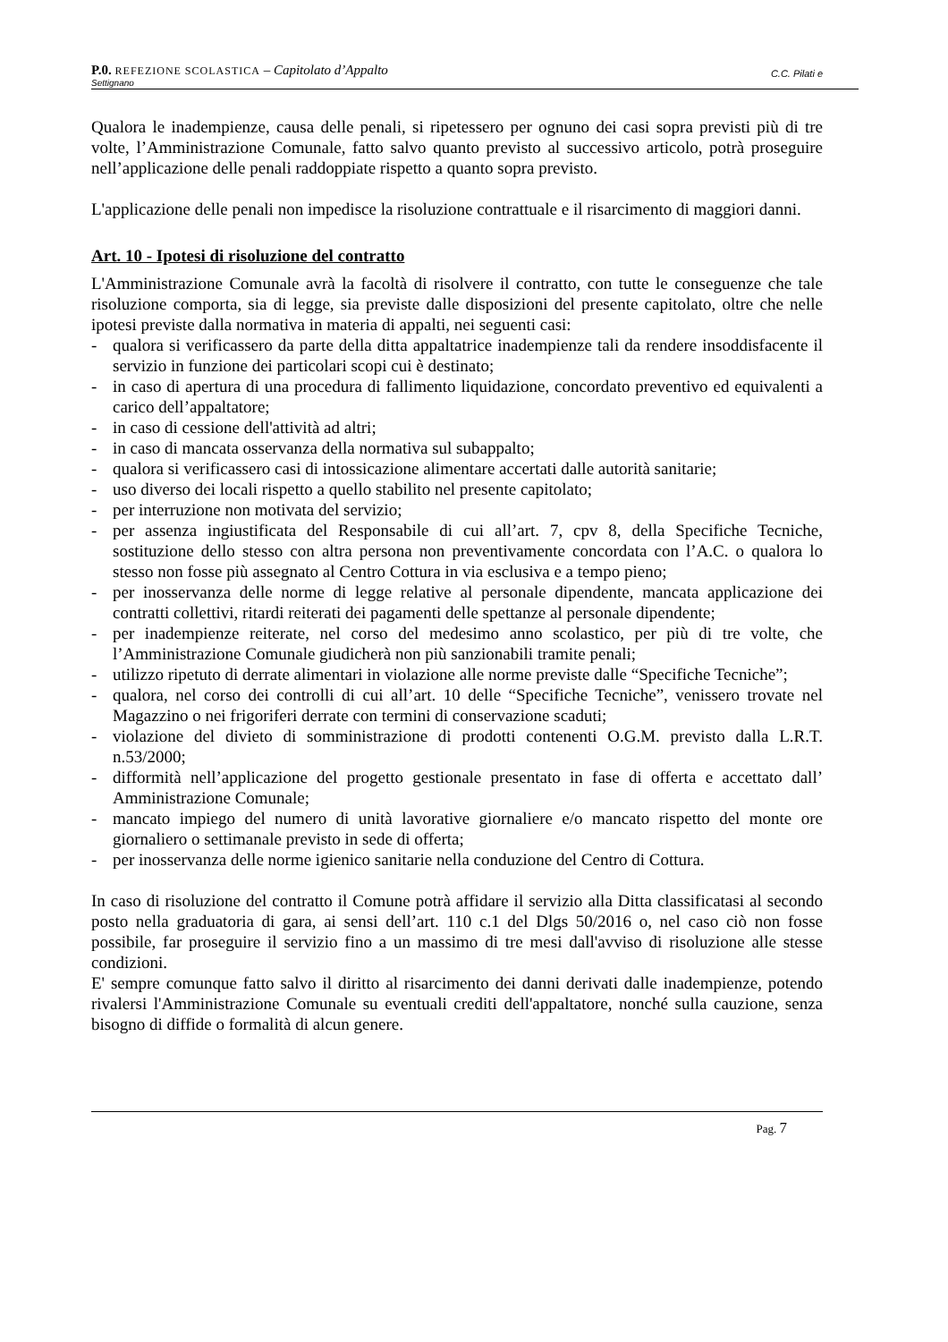C.C. Pilati e P.0. REFEZIONE SCOLASTICA – Capitolato d’Appalto
Settignano
Qualora le inadempienze, causa delle penali, si ripetessero per ognuno dei casi sopra previsti più di tre volte, l’Amministrazione Comunale, fatto salvo quanto previsto al successivo articolo, potrà proseguire nell’applicazione delle penali raddoppiate rispetto a quanto sopra previsto.
L'applicazione delle penali non impedisce la risoluzione contrattuale e il risarcimento di maggiori danni.
Art. 10 - Ipotesi di risoluzione del contratto
L'Amministrazione Comunale avrà la facoltà di risolvere il contratto, con tutte le conseguenze che tale risoluzione comporta, sia di legge, sia previste dalle disposizioni del presente capitolato, oltre che nelle ipotesi previste dalla normativa in materia di appalti, nei seguenti casi:
- qualora si verificassero da parte della ditta appaltatrice inadempienze tali da rendere insoddisfacente il servizio in funzione dei particolari scopi cui è destinato;
- in caso di apertura di una procedura di fallimento liquidazione, concordato preventivo ed equivalenti a carico dell’appaltatore;
- in caso di cessione dell'attività ad altri;
- in caso di mancata osservanza della normativa sul subappalto;
- qualora si verificassero casi di intossicazione alimentare accertati dalle autorità sanitarie;
- uso diverso dei locali rispetto a quello stabilito nel presente capitolato;
- per interruzione non motivata del servizio;
- per assenza ingiustificata del Responsabile di cui all’art. 7, cpv 8, della Specifiche Tecniche, sostituzione dello stesso con altra persona non preventivamente concordata con l’A.C. o qualora lo stesso non fosse più assegnato al Centro Cottura in via esclusiva e a tempo pieno;
- per inosservanza delle norme di legge relative al personale dipendente, mancata applicazione dei contratti collettivi, ritardi reiterati dei pagamenti delle spettanze al personale dipendente;
- per inadempienze reiterate, nel corso del medesimo anno scolastico, per più di tre volte, che l’Amministrazione Comunale giudicherà non più sanzionabili tramite penali;
- utilizzo ripetuto di derrate alimentari in violazione alle norme previste dalle “Specifiche Tecniche”;
- qualora, nel corso dei controlli di cui all’art. 10 delle “Specifiche Tecniche”, venissero trovate nel Magazzino o nei frigoriferi derrate con termini di conservazione scaduti;
- violazione del divieto di somministrazione di prodotti contenenti O.G.M. previsto dalla L.R.T. n.53/2000;
- difformità nell’applicazione del progetto gestionale presentato in fase di offerta e accettato dall’ Amministrazione Comunale;
- mancato impiego del numero di unità lavorative giornaliere e/o mancato rispetto del monte ore giornaliero o settimanale previsto in sede di offerta;
- per inosservanza delle norme igienico sanitarie nella conduzione del Centro di Cottura.
In caso di risoluzione del contratto il Comune potrà affidare il servizio alla Ditta classificatasi al secondo posto nella graduatoria di gara, ai sensi dell’art. 110 c.1 del Dlgs 50/2016 o, nel caso ciò non fosse possibile, far proseguire il servizio fino a un massimo di tre mesi dall'avviso di risoluzione alle stesse condizioni.
E' sempre comunque fatto salvo il diritto al risarcimento dei danni derivati dalle inadempienze, potendo rivalersi l'Amministrazione Comunale su eventuali crediti dell'appaltatore, nonché sulla cauzione, senza bisogno di diffide o formalità di alcun genere.
Pag. 7